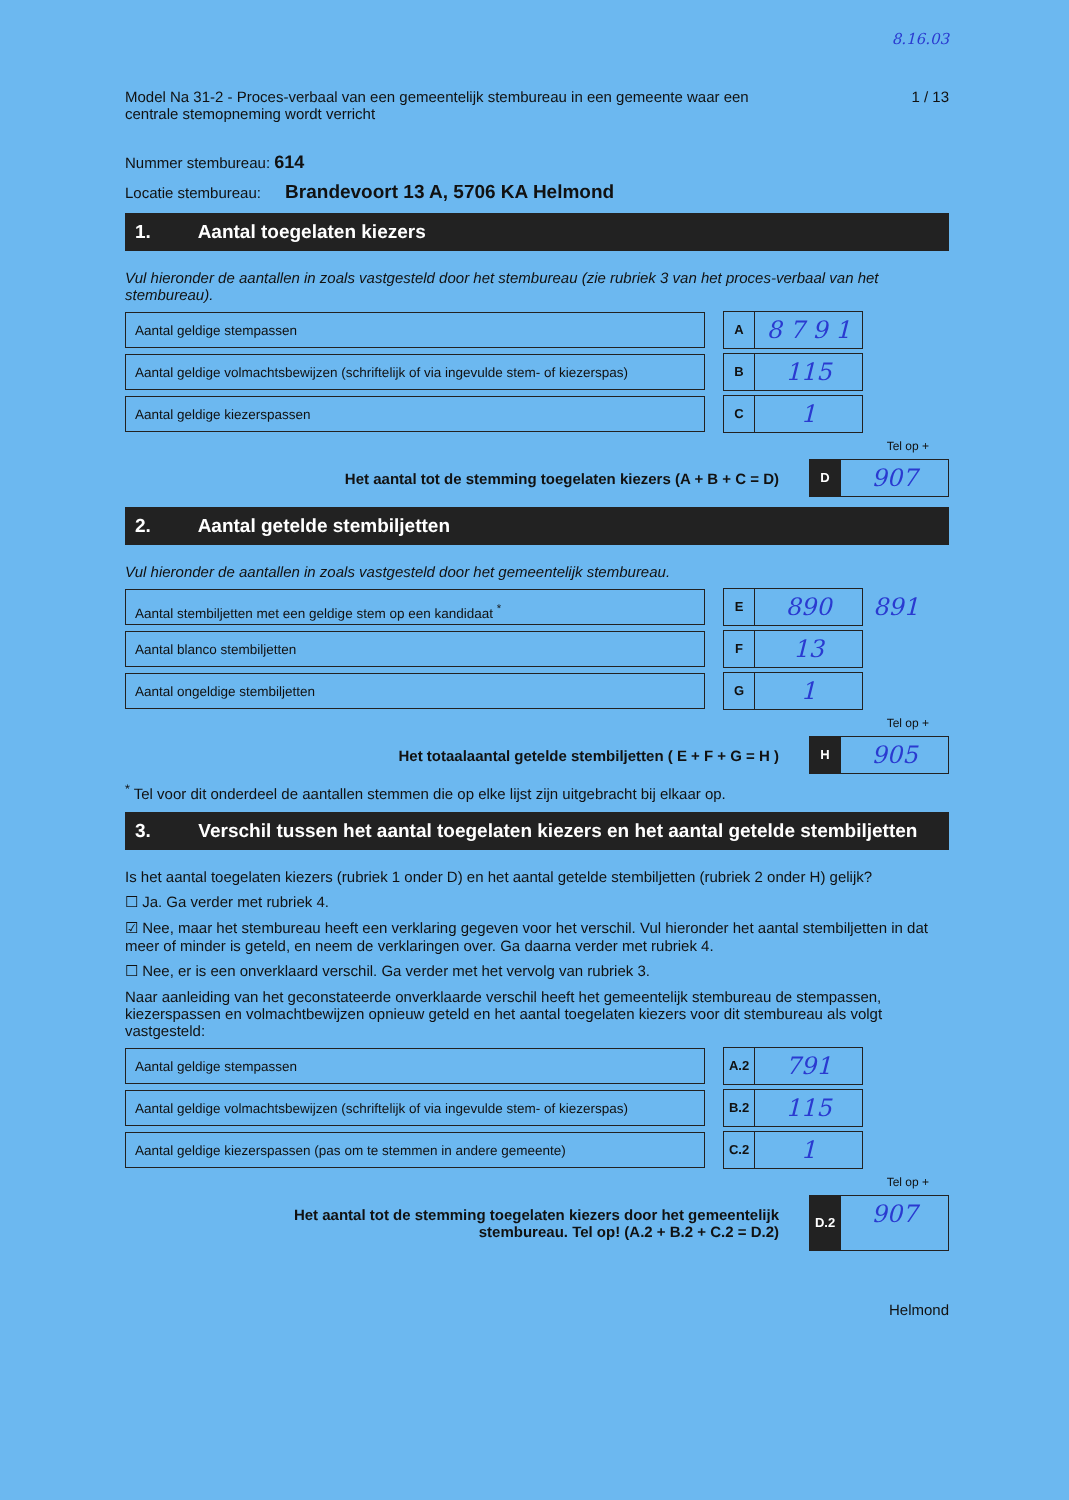8.16.03
Model Na 31-2 - Proces-verbaal van een gemeentelijk stembureau in een gemeente waar een
centrale stemopneming wordt verricht
1 / 13
Nummer stembureau: 614
Locatie stembureau: Brandevoort 13 A, 5706 KA Helmond
1. Aantal toegelaten kiezers
Vul hieronder de aantallen in zoals vastgesteld door het stembureau (zie rubriek 3 van het proces-verbaal van het stembureau).
Aantal geldige stempassen A 8 7 9 1
Aantal geldige volmachtsbewijzen (schriftelijk of via ingevulde stem- of kiezerspas)
B 115
Aantal geldige kiezerspassen C 1
Tel op +
Het aantal tot de stemming toegelaten kiezers (A + B + C = D)
D 907
2. Aantal getelde stembiljetten
Vul hieronder de aantallen in zoals vastgesteld door het gemeentelijk stembureau.
Aantal stembiljetten met een geldige stem op een kandidaat <sup>*</sup>
E 890
891
Aantal blanco stembiljetten F 13
Aantal ongeldige stembiljetten G 1
Tel op +
Het totaalaantal getelde stembiljetten ( E + F + G = H )
H 905
<sup>*</sup> Tel voor dit onderdeel de aantallen stemmen die op elke lijst zijn uitgebracht bij elkaar op.
3. Verschil tussen het aantal toegelaten kiezers en het aantal getelde stembiljetten
Is het aantal toegelaten kiezers (rubriek 1 onder D) en het aantal getelde stembiljetten (rubriek 2 onder H) gelijk?
☐ Ja. Ga verder met rubriek 4.
☑ Nee, maar het stembureau heeft een verklaring gegeven voor het verschil. Vul hieronder het aantal stembiljetten in dat meer of minder is geteld, en neem de verklaringen over. Ga daarna verder met rubriek 4.
☐ Nee, er is een onverklaard verschil. Ga verder met het vervolg van rubriek 3.
Naar aanleiding van het geconstateerde onverklaarde verschil heeft het gemeentelijk stembureau de stempassen, kiezerspassen en volmachtbewijzen opnieuw geteld en het aantal toegelaten kiezers voor dit stembureau als volgt vastgesteld:
Aantal geldige stempassen A.2 791
Aantal geldige volmachtsbewijzen (schriftelijk of via ingevulde stem- of kiezerspas)
B.2 115
Aantal geldige kiezerspassen (pas om te stemmen in andere gemeente)
C.2 1
Tel op +
Het aantal tot de stemming toegelaten kiezers door het gemeentelijk
stembureau. Tel op! (A.2 + B.2 + C.2 = D.2)
D.2 907
Helmond